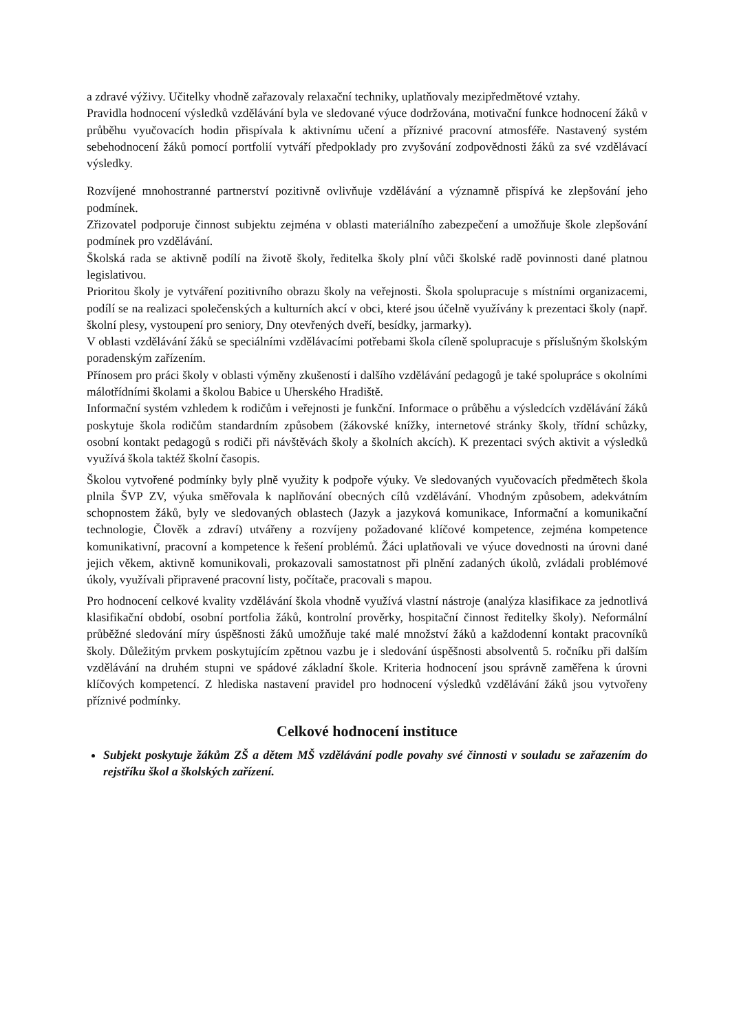a zdravé výživy. Učitelky vhodně zařazovaly relaxační techniky, uplatňovaly mezipředmětové vztahy.
Pravidla hodnocení výsledků vzdělávání byla ve sledované výuce dodržována, motivační funkce hodnocení žáků v průběhu vyučovacích hodin přispívala k aktivnímu učení a příznivé pracovní atmosféře. Nastavený systém sebehodnocení žáků pomocí portfolií vytváří předpoklady pro zvyšování zodpovědnosti žáků za své vzdělávací výsledky.
Rozvíjené mnohostranné partnerství pozitivně ovlivňuje vzdělávání a významně přispívá ke zlepšování jeho podmínek.
Zřizovatel podporuje činnost subjektu zejména v oblasti materiálního zabezpečení a umožňuje škole zlepšování podmínek pro vzdělávání.
Školská rada se aktivně podílí na životě školy, ředitelka školy plní vůči školské radě povinnosti dané platnou legislativou.
Prioritou školy je vytváření pozitivního obrazu školy na veřejnosti. Škola spolupracuje s místními organizacemi, podílí se na realizaci společenských a kulturních akcí v obci, které jsou účelně využívány k prezentaci školy (např. školní plesy, vystoupení pro seniory, Dny otevřených dveří, besídky, jarmarky).
V oblasti vzdělávání žáků se speciálními vzdělávacími potřebami škola cíleně spolupracuje s příslušným školským poradenským zařízením.
Přínosem pro práci školy v oblasti výměny zkušeností i dalšího vzdělávání pedagogů je také spolupráce s okolními málotřídními školami a školou Babice u Uherského Hradiště.
Informační systém vzhledem k rodičům i veřejnosti je funkční. Informace o průběhu a výsledcích vzdělávání žáků poskytuje škola rodičům standardním způsobem (žákovské knížky, internetové stránky školy, třídní schůzky, osobní kontakt pedagogů s rodiči při návštěvách školy a školních akcích). K prezentaci svých aktivit a výsledků využívá škola taktéž školní časopis.
Školou vytvořené podmínky byly plně využity k podpoře výuky. Ve sledovaných vyučovacích předmětech škola plnila ŠVP ZV, výuka směřovala k naplňování obecných cílů vzdělávání. Vhodným způsobem, adekvátním schopnostem žáků, byly ve sledovaných oblastech (Jazyk a jazyková komunikace, Informační a komunikační technologie, Člověk a zdraví) utvářeny a rozvíjeny požadované klíčové kompetence, zejména kompetence komunikativní, pracovní a kompetence k řešení problémů. Žáci uplatňovali ve výuce dovednosti na úrovni dané jejich věkem, aktivně komunikovali, prokazovali samostatnost při plnění zadaných úkolů, zvládali problémové úkoly, využívali připravené pracovní listy, počítače, pracovali s mapou.
Pro hodnocení celkové kvality vzdělávání škola vhodně využívá vlastní nástroje (analýza klasifikace za jednotlivá klasifikační období, osobní portfolia žáků, kontrolní prověrky, hospitační činnost ředitelky školy). Neformální průběžné sledování míry úspěšnosti žáků umožňuje také malé množství žáků a každodenní kontakt pracovníků školy. Důležitým prvkem poskytujícím zpětnou vazbu je i sledování úspěšnosti absolventů 5. ročníku při dalším vzdělávání na druhém stupni ve spádové základní škole. Kriteria hodnocení jsou správně zaměřena k úrovni klíčových kompetencí. Z hlediska nastavení pravidel pro hodnocení výsledků vzdělávání žáků jsou vytvořeny příznivé podmínky.
Celkové hodnocení instituce
Subjekt poskytuje žákům ZŠ a dětem MŠ vzdělávání podle povahy své činnosti v souladu se zařazením do rejstříku škol a školských zařízení.